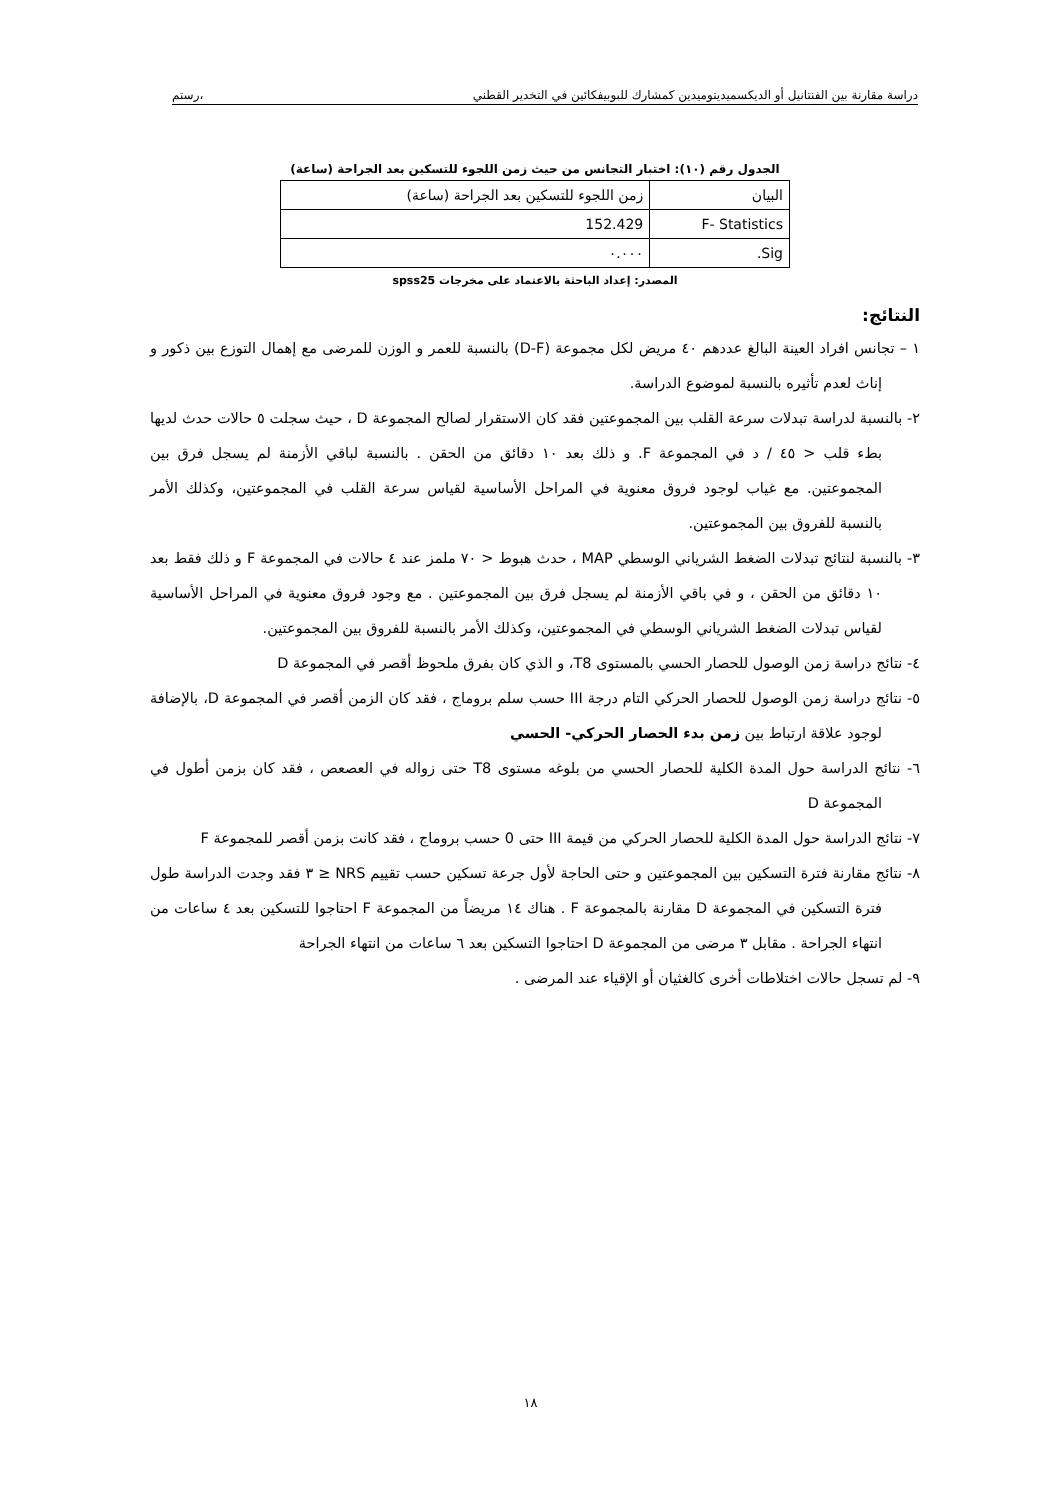دراسة مقارنة بين الفنتانيل أو الديكسميديتوميدين كمشارك للبوبيفكائين في التخدير القطني ،رستم
الجدول رقم (١٠): اختبار التجانس من حيث زمن اللجوء للتسكين بعد الجراحة (ساعة)
| البيان | زمن اللجوء للتسكين بعد الجراحة (ساعة) |
| F- Statistics | 152.429 |
| Sig. | ٠.٠٠٠ |
المصدر: إعداد الباحثة بالاعتماد على مخرجات spss25
النتائج:
١ – تجانس افراد العينة البالغ عددهم ٤٠ مريض لكل مجموعة (D-F) بالنسبة للعمر و الوزن للمرضى مع إهمال التوزع بين ذكور و إناث لعدم تأثيره بالنسبة لموضوع الدراسة.
٢- بالنسبة لدراسة تبدلات سرعة القلب بين المجموعتين فقد كان الاستقرار لصالح المجموعة D ، حيث سجلت ٥ حالات حدث لديها بطء قلب < ٤٥ / د في المجموعة F. و ذلك بعد ١٠ دقائق من الحقن . بالنسبة لباقي الأزمنة لم يسجل فرق بين المجموعتين. مع غياب لوجود فروق معنوية في المراحل الأساسية لقياس سرعة القلب في المجموعتين، وكذلك الأمر بالنسبة للفروق بين المجموعتين.
٣- بالنسبة لنتائج تبدلات الضغط الشرياني الوسطي MAP ، حدث هبوط < ٧٠ ملمز عند ٤ حالات في المجموعة F و ذلك فقط بعد ١٠ دقائق من الحقن ، و في باقي الأزمنة لم يسجل فرق بين المجموعتين . مع وجود فروق معنوية في المراحل الأساسية لقياس تبدلات الضغط الشرياني الوسطي في المجموعتين، وكذلك الأمر بالنسبة للفروق بين المجموعتين.
٤- نتائج دراسة زمن الوصول للحصار الحسي بالمستوى T8، و الذي كان بفرق ملحوظ أقصر في المجموعة D
٥- نتائج دراسة زمن الوصول للحصار الحركي التام درجة III حسب سلم بروماج ، فقد كان الزمن أقصر في المجموعة D، بالإضافة لوجود علاقة ارتباط بين زمن بدء الحصار الحركي- الحسي
٦- نتائج الدراسة حول المدة الكلية للحصار الحسي من بلوغه مستوى T8 حتى زواله في العصعص ، فقد كان بزمن أطول في المجموعة D
٧- نتائج الدراسة حول المدة الكلية للحصار الحركي من قيمة III حتى 0 حسب بروماج ، فقد كانت بزمن أقصر للمجموعة F
٨- نتائج مقارنة فترة التسكين بين المجموعتين و حتى الحاجة لأول جرعة تسكين حسب تقييم NRS ≤ ٣ فقد وجدت الدراسة طول فترة التسكين في المجموعة D مقارنة بالمجموعة F . هناك ١٤ مريضاً من المجموعة F احتاجوا للتسكين بعد ٤ ساعات من انتهاء الجراحة . مقابل ٣ مرضى من المجموعة D احتاجوا التسكين بعد ٦ ساعات من انتهاء الجراحة
٩- لم تسجل حالات اختلاطات أخرى كالغثيان أو الإقياء عند المرضى .
١٨